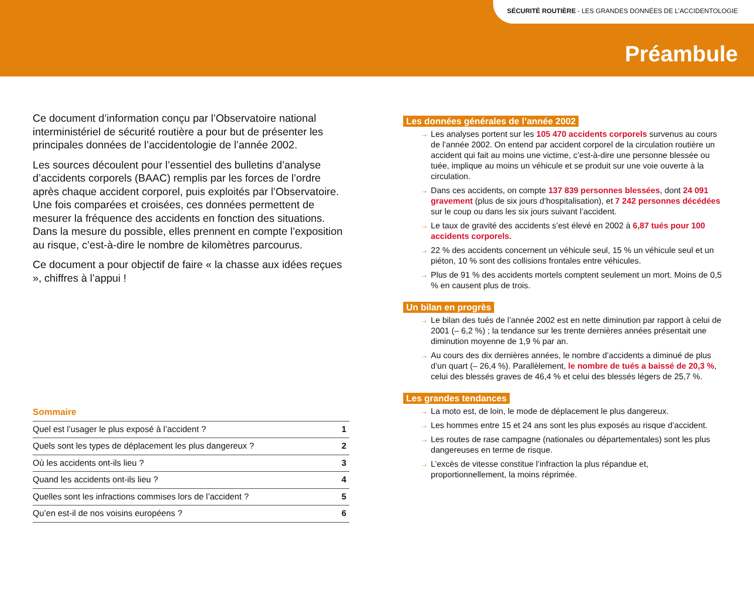SÉCURITÉ ROUTIÈRE - LES GRANDES DONNÉES DE L’ACCIDENTOLOGIE
Préambule
Ce document d’information conçu par l’Observatoire national interministériel de sécurité routière a pour but de présenter les principales données de l’accidentologie de l’année 2002.
Les sources découlent pour l’essentiel des bulletins d’analyse d’accidents corporels (BAAC) remplis par les forces de l’ordre après chaque accident corporel, puis exploités par l’Observatoire. Une fois comparées et croisées, ces données permettent de mesurer la fréquence des accidents en fonction des situations. Dans la mesure du possible, elles prennent en compte l’exposition au risque, c’est-à-dire le nombre de kilomètres parcourus.
Ce document a pour objectif de faire « la chasse aux idées reçues », chiffres à l’appui !
Sommaire
| Quel est l’usager le plus exposé à l’accident ? | 1 |
| Quels sont les types de déplacement les plus dangereux ? | 2 |
| Où les accidents ont-ils lieu ? | 3 |
| Quand les accidents ont-ils lieu ? | 4 |
| Quelles sont les infractions commises lors de l’accident ? | 5 |
| Qu’en est-il de nos voisins européens ? | 6 |
Les données générales de l’année 2002
→ Les analyses portent sur les 105 470 accidents corporels survenus au cours de l’année 2002. On entend par accident corporel de la circulation routière un accident qui fait au moins une victime, c’est-à-dire une personne blessée ou tuée, implique au moins un véhicule et se produit sur une voie ouverte à la circulation.
→ Dans ces accidents, on compte 137 839 personnes blessées, dont 24 091 gravement (plus de six jours d’hospitalisation), et 7 242 personnes décédées sur le coup ou dans les six jours suivant l’accident.
→ Le taux de gravité des accidents s’est élevé en 2002 à 6,87 tués pour 100 accidents corporels.
→ 22 % des accidents concernent un véhicule seul, 15 % un véhicule seul et un piéton, 10 % sont des collisions frontales entre véhicules.
→ Plus de 91 % des accidents mortels comptent seulement un mort. Moins de 0,5 % en causent plus de trois.
Un bilan en progrès
→ Le bilan des tués de l’année 2002 est en nette diminution par rapport à celui de 2001 (– 6,2 %) ; la tendance sur les trente dernières années présentait une diminution moyenne de 1,9 % par an.
→ Au cours des dix dernières années, le nombre d’accidents a diminué de plus d’un quart (– 26,4 %). Parallèlement, le nombre de tués a baissé de 20,3 %, celui des blessés graves de 46,4 % et celui des blessés légers de 25,7 %.
Les grandes tendances
→ La moto est, de loin, le mode de déplacement le plus dangereux.
→ Les hommes entre 15 et 24 ans sont les plus exposés au risque d’accident.
→ Les routes de rase campagne (nationales ou départementales) sont les plus dangereuses en terme de risque.
→ L’excès de vitesse constitue l’infraction la plus répandue et, proportionnellement, la moins réprimée.